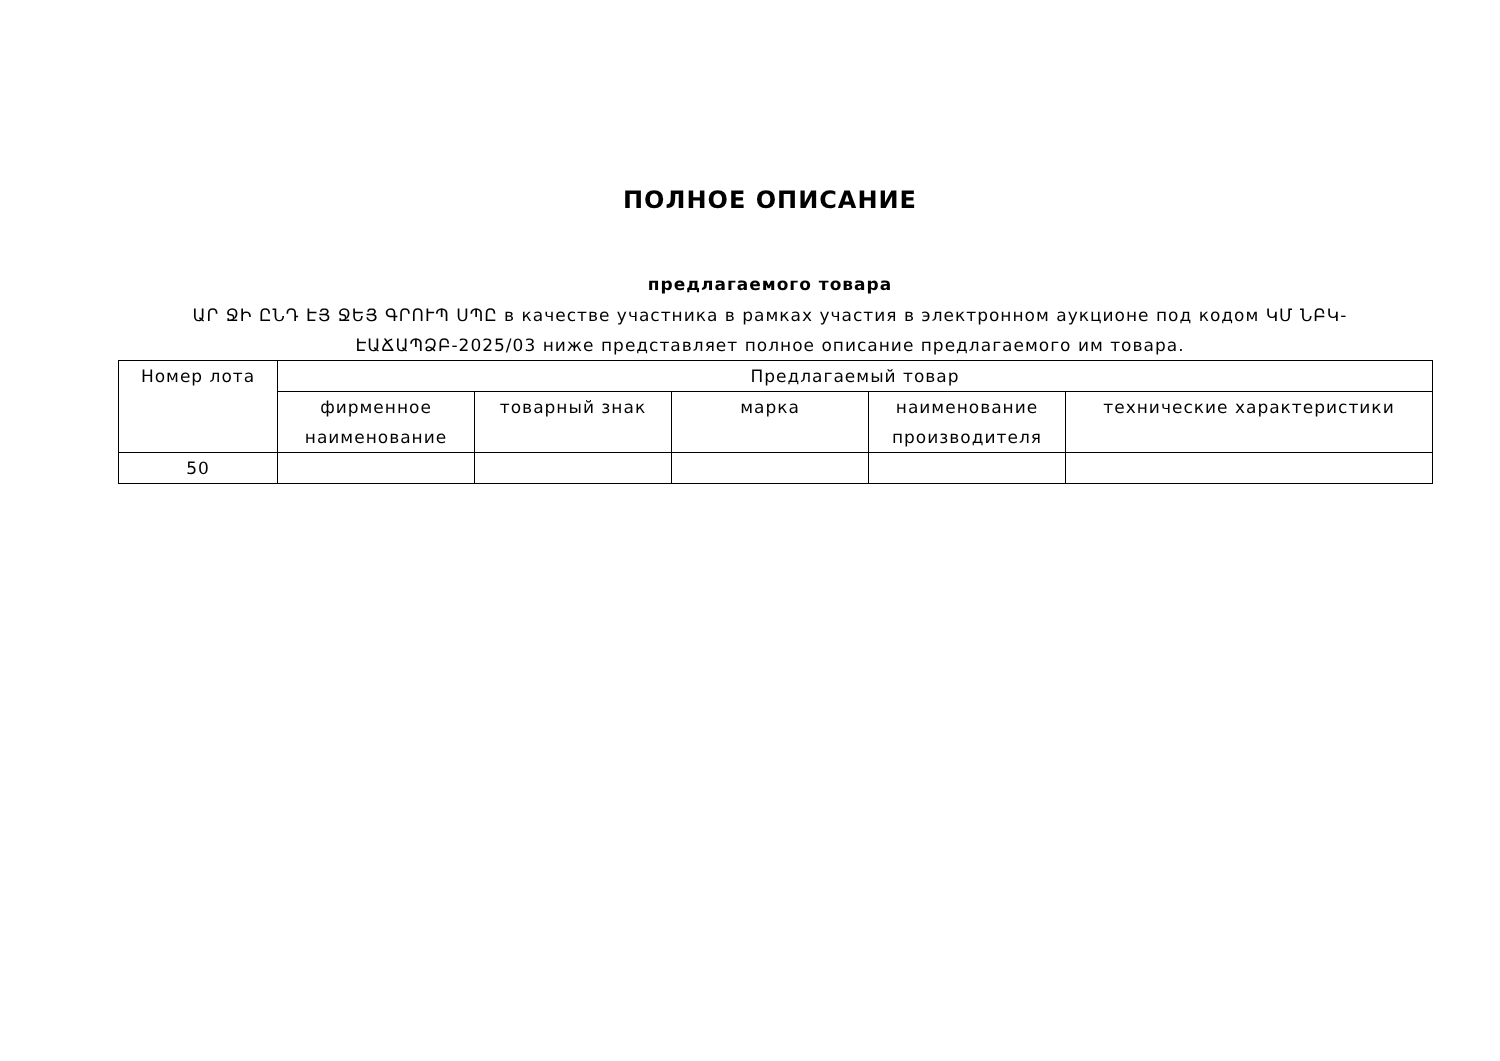ПОЛНОЕ ОПИСАНИЕ
предлагаемого товара
ԱՐ ՋԻ ԸՆԴ ԷՅ ՋԵՅ ԳՐՈՒՊ ՍՊԸ в качестве участника в рамках участия в электронном аукционе под кодом ԿՄ ՆԲԿ-ԷԱՃԱՊՁԲ-2025/03 ниже представляет полное описание предлагаемого им товара.
| Номер лота | Предлагаемый товар | | | | |
| --- | --- | --- | --- | --- | --- |
| | фирменное наименование | товарный знак | марка | наименование производителя | технические характеристики |
| 50 | | | | | |